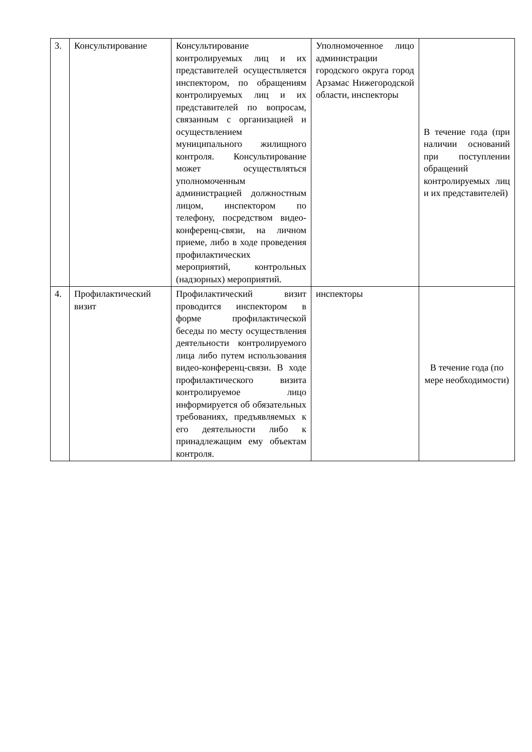| 3. | Консультирование | Консультирование контролируемых лиц и их представителей осуществляется инспектором, по обращениям контролируемых лиц и их представителей по вопросам, связанным с организацией и осуществлением муниципального жилищного контроля. Консультирование может осуществляться уполномоченным администрацией должностным лицом, инспектором по телефону, посредством видео-конференц-связи, на личном приеме, либо в ходе проведения профилактических мероприятий, контрольных (надзорных) мероприятий. | Уполномоченное лицо администрации городского округа город Арзамас Нижегородской области, инспекторы | В течение года (при наличии оснований при поступлении обращений контролируемых лиц и их представителей) |
| 4. | Профилактический визит | Профилактический визит проводится инспектором в форме профилактической беседы по месту осуществления деятельности контролируемого лица либо путем использования видео-конференц-связи. В ходе профилактического визита контролируемое лицо информируется об обязательных требованиях, предъявляемых к его деятельности либо к принадлежащим ему объектам контроля. | инспекторы | В течение года (по мере необходимости) |